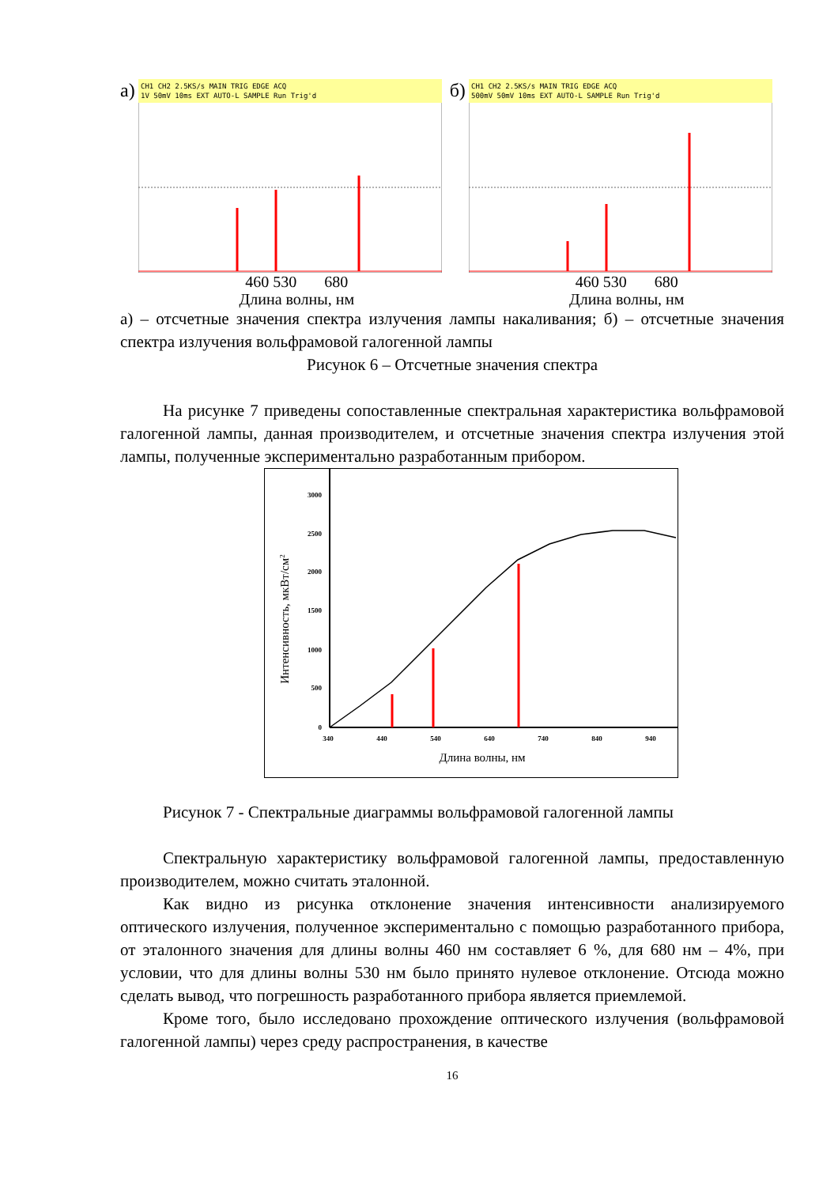а)
CH1 CH2 2.5KS/s MAIN TRIG EDGE ACQ
1V 50mV 10ms EXT AUTO-L SAMPLE Run Trig'd
460 530 680
Длина волны, нм
б)
CH1 CH2 2.5KS/s MAIN TRIG EDGE ACQ
500mV 50mV 10ms EXT AUTO-L SAMPLE Run Trig'd
460 530 680
Длина волны, нм
а) – отсчетные значения спектра излучения лампы накаливания; б) – отсчетные значения спектра излучения вольфрамовой галогенной лампы
Рисунок 6 – Отсчетные значения спектра
На рисунке 7 приведены сопоставленные спектральная характеристика вольфрамовой галогенной лампы, данная производителем, и отсчетные значения спектра излучения этой лампы, полученные экспериментально разработанным прибором.
3000
2500
2000
1500
1000
500
0
340
440
540
640
740
840
940
Длина волны, нм
Интенсивность, мкВт/см2
Рисунок 7 - Спектральные диаграммы вольфрамовой галогенной лампы
Спектральную характеристику вольфрамовой галогенной лампы, предоставленную производителем, можно считать эталонной.
Как видно из рисунка отклонение значения интенсивности анализируемого оптического излучения, полученное экспериментально с помощью разработанного прибора, от эталонного значения для длины волны 460 нм составляет 6 %, для 680 нм – 4%, при условии, что для длины волны 530 нм было принято нулевое отклонение. Отсюда можно сделать вывод, что погрешность разработанного прибора является приемлемой.
Кроме того, было исследовано прохождение оптического излучения (вольфрамовой галогенной лампы) через среду распространения, в качестве
16